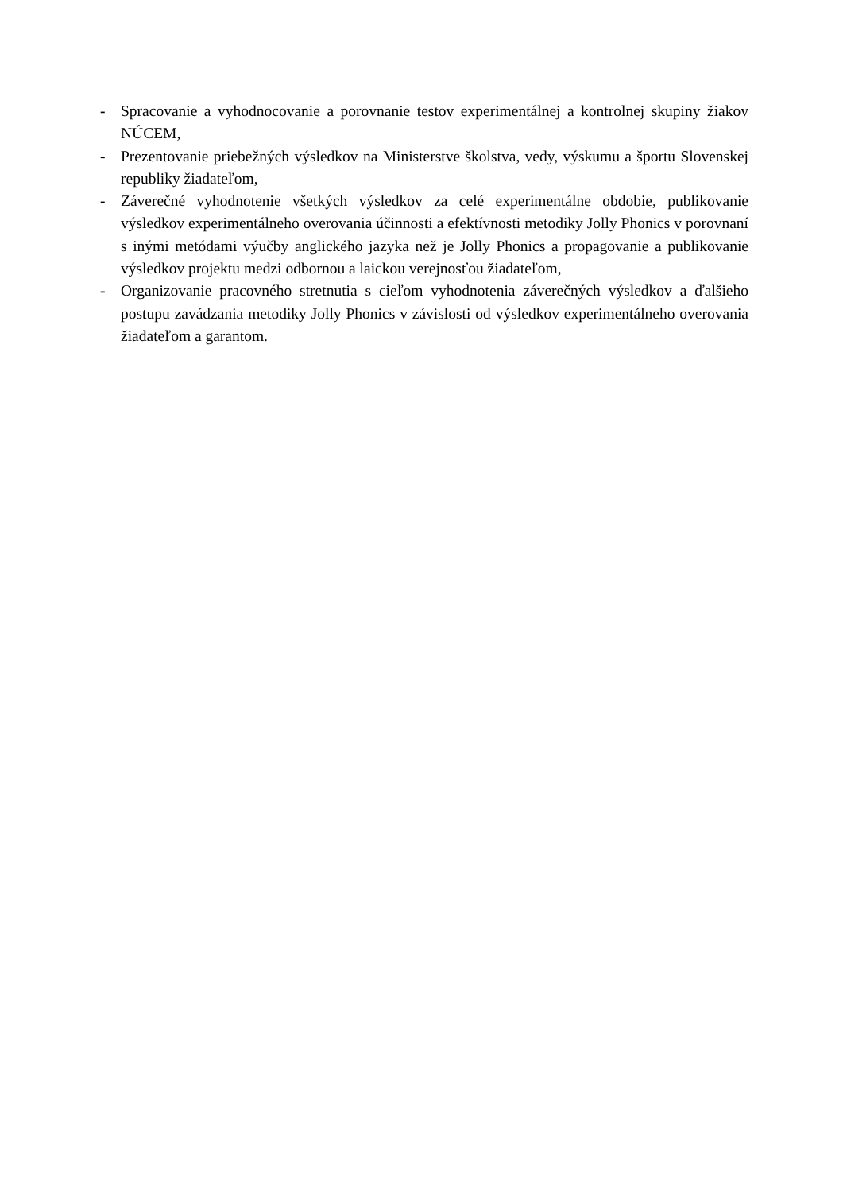- Spracovanie a vyhodnocovanie a porovnanie testov experimentálnej a kontrolnej skupiny žiakov NÚCEM,
- Prezentovanie priebežných výsledkov na Ministerstve školstva, vedy, výskumu a športu Slovenskej republiky žiadateľom,
- Záverečné vyhodnotenie všetkých výsledkov za celé experimentálne obdobie, publikovanie výsledkov experimentálneho overovania účinnosti a efektívnosti metodiky Jolly Phonics v porovnaní s inými metódami výučby anglického jazyka než je Jolly Phonics a propagovanie a publikovanie výsledkov projektu medzi odbornou a laickou verejnosťou žiadateľom,
- Organizovanie pracovného stretnutia s cieľom vyhodnotenia záverečných výsledkov a ďalšieho postupu zavádzania metodiky Jolly Phonics v závislosti od výsledkov experimentálneho overovania žiadateľom a garantom.